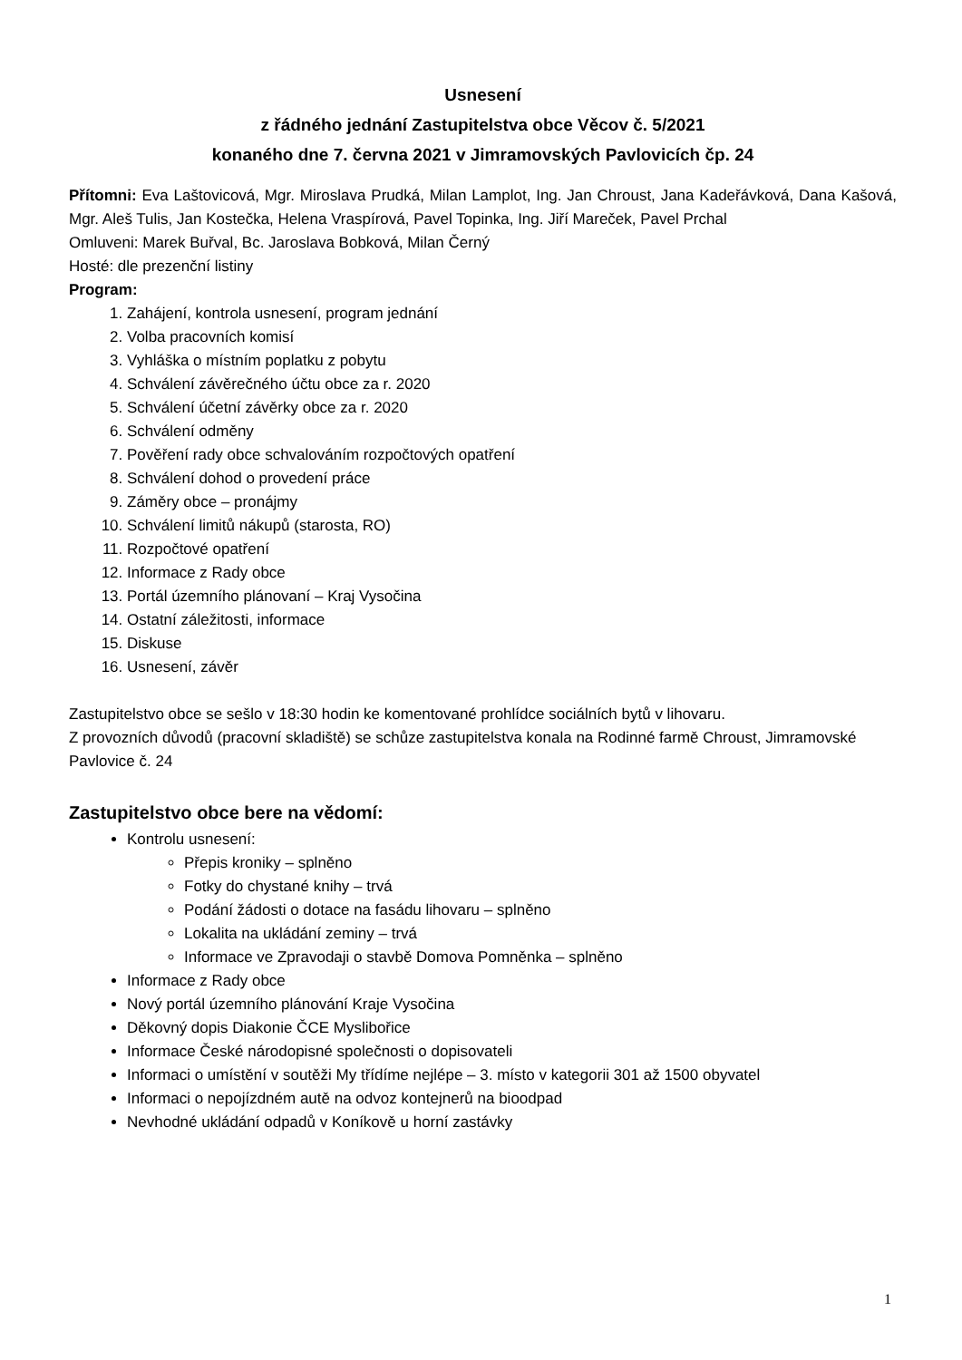Usnesení
z řádného jednání Zastupitelstva obce Věcov č. 5/2021
konaného dne 7. června 2021 v Jimramovských Pavlovicích čp. 24
Přítomni: Eva Laštovicová, Mgr. Miroslava Prudká, Milan Lamplot, Ing. Jan Chroust, Jana Kadeřávková, Dana Kašová, Mgr. Aleš Tulis, Jan Kostečka, Helena Vraspírová, Pavel Topinka, Ing. Jiří Mareček, Pavel Prchal
Omluveni: Marek Buřval, Bc. Jaroslava Bobková, Milan Černý
Hosté: dle prezenční listiny
Program:
1. Zahájení, kontrola usnesení, program jednání
2. Volba pracovních komisí
3. Vyhláška o místním poplatku z pobytu
4. Schválení závěrečného účtu obce za r. 2020
5. Schválení účetní závěrky obce za r. 2020
6. Schválení odměny
7. Pověření rady obce schvalováním rozpočtových opatření
8. Schválení dohod o provedení práce
9. Záměry obce – pronájmy
10. Schválení limitů nákupů (starosta, RO)
11. Rozpočtové opatření
12. Informace z Rady obce
13. Portál územního plánovaní – Kraj Vysočina
14. Ostatní záležitosti, informace
15. Diskuse
16. Usnesení, závěr
Zastupitelstvo obce se sešlo v 18:30 hodin ke komentované prohlídce sociálních bytů v lihovaru.
Z provozních důvodů (pracovní skladiště) se schůze zastupitelstva konala na Rodinné farmě Chroust, Jimramovské Pavlovice č. 24
Zastupitelstvo obce bere na vědomí:
Kontrolu usnesení:
Přepis kroniky – splněno
Fotky do chystané knihy – trvá
Podání žádosti o dotace na fasádu lihovaru – splněno
Lokalita na ukládání zeminy – trvá
Informace ve Zpravodaji o stavbě Domova Pomněnka – splněno
Informace z Rady obce
Nový portál územního plánování Kraje Vysočina
Děkovný dopis Diakonie ČCE Myslibořice
Informace České národopisné společnosti o dopisovateli
Informaci o umístění v soutěži My třídíme nejlépe – 3. místo v kategorii 301 až 1500 obyvatel
Informaci o nepojízdném autě na odvoz kontejnerů na bioodpad
Nevhodné ukládání odpadů v Koníkově u horní zastávky
1